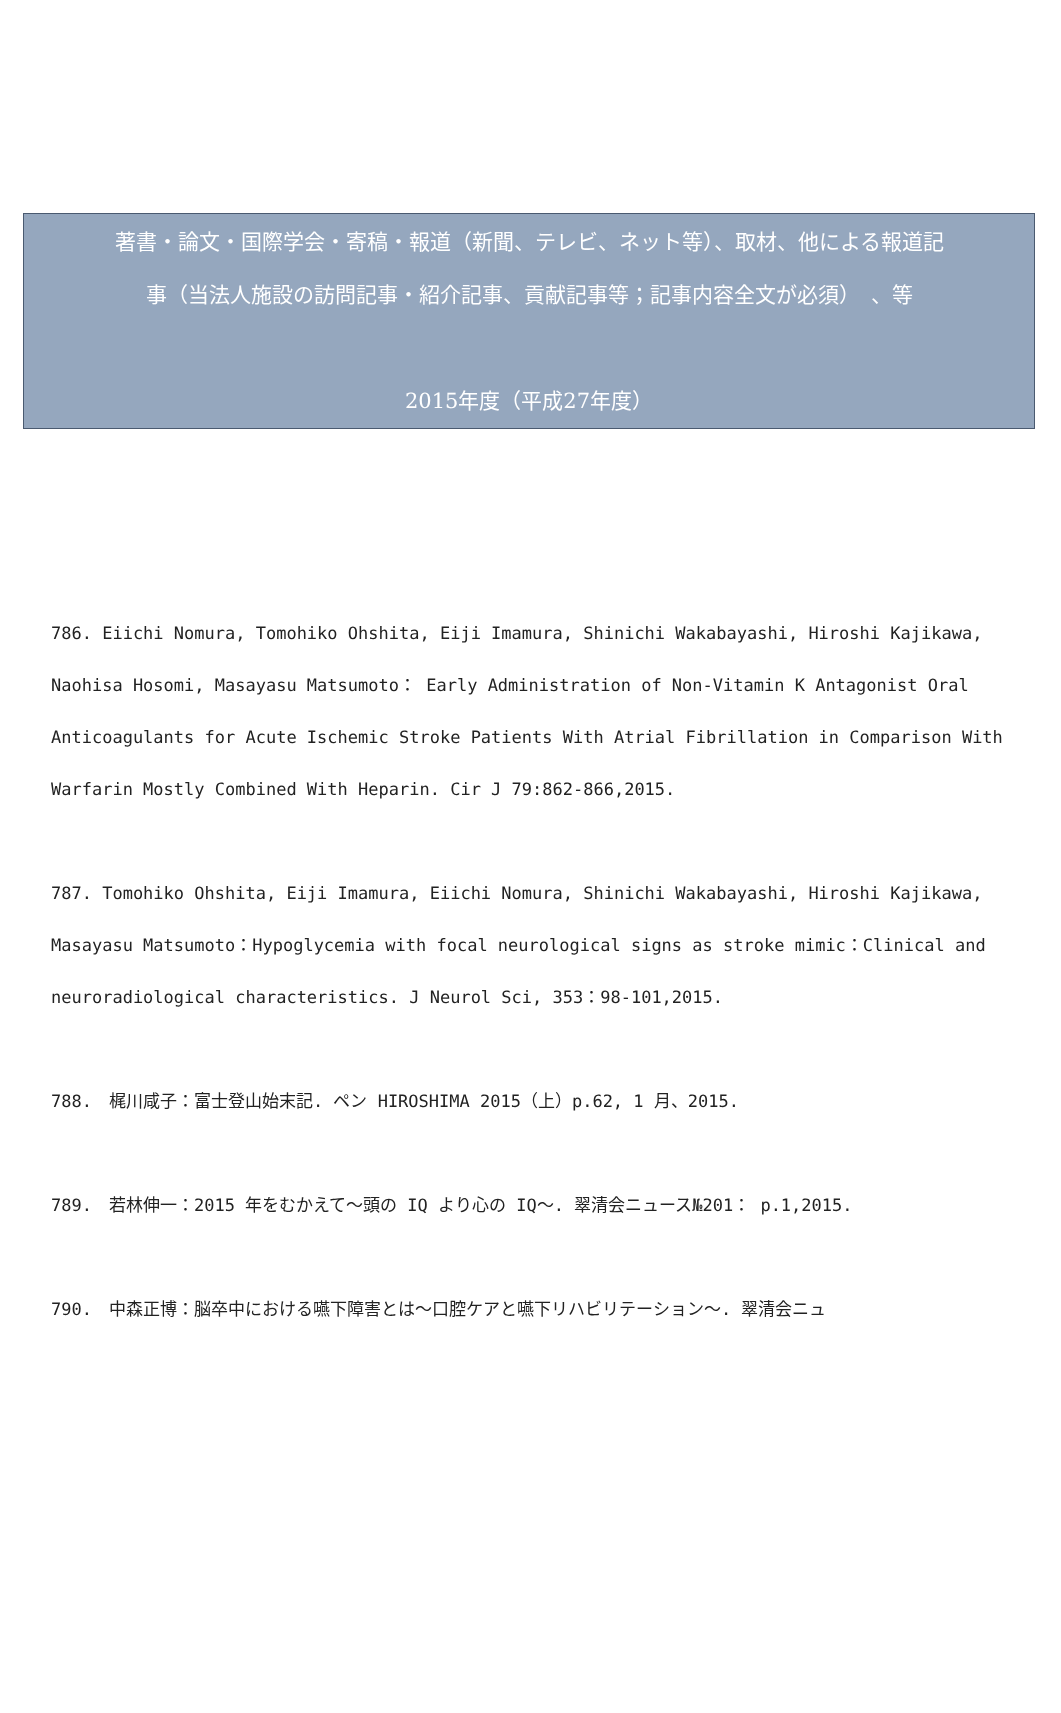著書・論文・国際学会・寄稿・報道（新聞、テレビ、ネット等）、取材、他による報道記
事（当法人施設の訪問記事・紹介記事、貢献記事等；記事内容全文が必須）　、等
2015年度（平成27年度）
786. Eiichi Nomura, Tomohiko Ohshita, Eiji Imamura, Shinichi Wakabayashi, Hiroshi Kajikawa, Naohisa Hosomi, Masayasu Matsumoto： Early Administration of Non-Vitamin K Antagonist Oral Anticoagulants for Acute Ischemic Stroke Patients With Atrial Fibrillation in Comparison With Warfarin Mostly Combined With Heparin. Cir J 79:862-866,2015.
787. Tomohiko Ohshita, Eiji Imamura, Eiichi Nomura, Shinichi Wakabayashi, Hiroshi Kajikawa, Masayasu Matsumoto：Hypoglycemia with focal neurological signs as stroke mimic：Clinical and neuroradiological characteristics. J Neurol Sci, 353：98-101,2015.
788.　梶川咸子：富士登山始末記. ペン HIROSHIMA 2015（上）p.62, 1 月、2015.
789.　若林伸一：2015 年をむかえて～頭の IQ より心の IQ～. 翠清会ニュース№201： p.1,2015.
790.　中森正博：脳卒中における嚥下障害とは～口腔ケアと嚥下リハビリテーション～. 翠清会ニュ